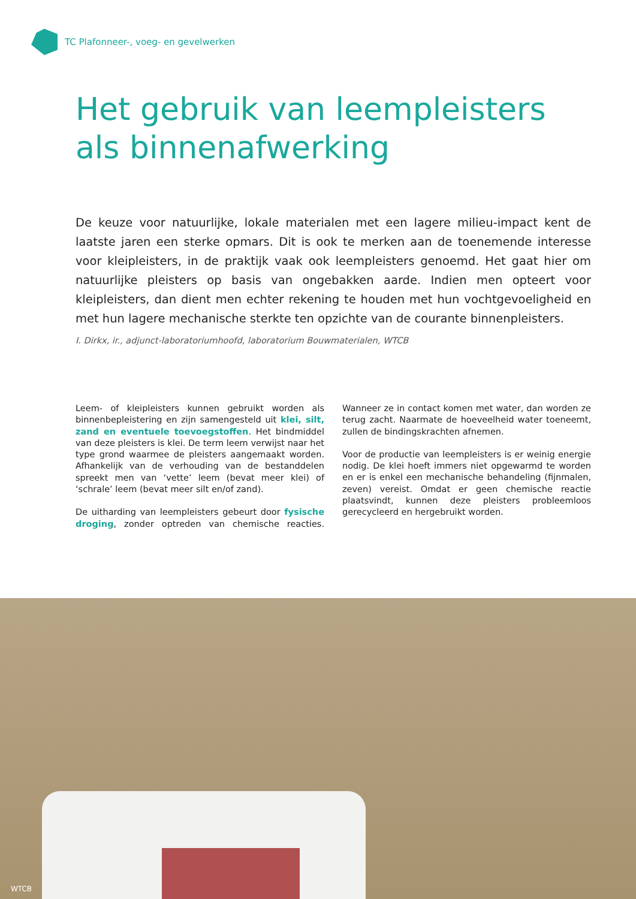TC Plafonneer-, voeg- en gevelwerken
Het gebruik van leempleisters
als binnenafwerking
De keuze voor natuurlijke, lokale materialen met een lagere milieu-impact kent de laatste jaren een sterke opmars. Dit is ook te merken aan de toenemende interesse voor kleipleisters, in de praktijk vaak ook leempleisters genoemd. Het gaat hier om natuurlijke pleisters op basis van ongebakken aarde. Indien men opteert voor kleipleisters, dan dient men echter rekening te houden met hun vochtgevoeligheid en met hun lagere mechanische sterkte ten opzichte van de courante binnenpleisters.
I. Dirkx, ir., adjunct-laboratoriumhoofd, laboratorium Bouwmaterialen, WTCB
Leem- of kleipleisters kunnen gebruikt worden als binnenbepleistering en zijn samengesteld uit klei, silt, zand en eventuele toevoegstoffen. Het bindmiddel van deze pleisters is klei. De term leem verwijst naar het type grond waarmee de pleisters aangemaakt worden. Afhankelijk van de verhouding van de bestanddelen spreekt men van ‘vette’ leem (bevat meer klei) of ‘schrale’ leem (bevat meer silt en/of zand).
De uitharding van leempleisters gebeurt door fysische droging, zonder optreden van chemische reacties. Wanneer ze in contact komen met water, dan worden ze terug zacht. Naarmate de hoeveelheid water toeneemt, zullen de bindingskrachten afnemen.
Voor de productie van leempleisters is er weinig energie nodig. De klei hoeft immers niet opgewarmd te worden en er is enkel een mechanische behandeling (fijnmalen, zeven) vereist. Omdat er geen chemische reactie plaatsvindt, kunnen deze pleisters probleemloos gerecycleerd en hergebruikt worden.
WTCB